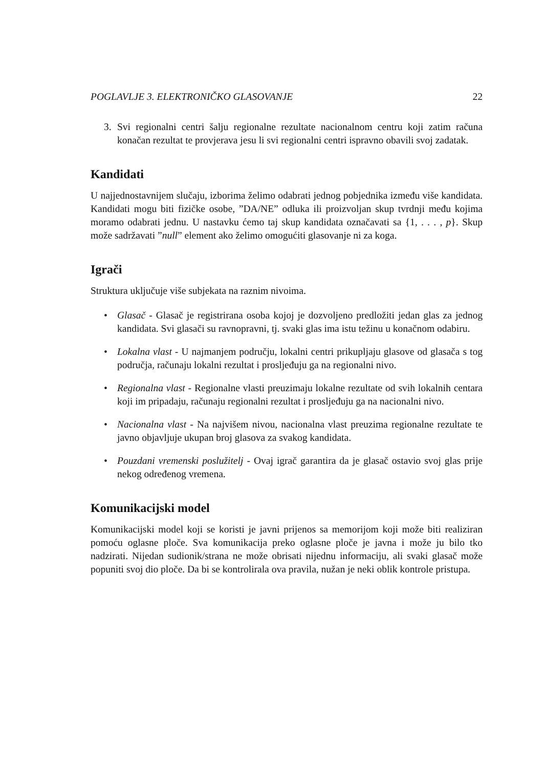POGLAVLJE 3. ELEKTRONIČKO GLASOVANJE 22
3. Svi regionalni centri šalju regionalne rezultate nacionalnom centru koji zatim računa konačan rezultat te provjerava jesu li svi regionalni centri ispravno obavili svoj zadatak.
Kandidati
U najjednostavnijem slučaju, izborima želimo odabrati jednog pobjednika između više kandidata. Kandidati mogu biti fizičke osobe, ”DA/NE” odluka ili proizvoljan skup tvrdnji među kojima moramo odabrati jednu. U nastavku ćemo taj skup kandidata označavati sa {1, . . . , p}. Skup može sadržavati ”null” element ako želimo omogućiti glasovanje ni za koga.
Igrači
Struktura uključuje više subjekata na raznim nivoima.
• Glasač - Glasač je registrirana osoba kojoj je dozvoljeno predložiti jedan glas za jednog kandidata. Svi glasači su ravnopravni, tj. svaki glas ima istu težinu u konačnom odabiru.
• Lokalna vlast - U najmanjem području, lokalni centri prikupljaju glasove od glasača s tog područja, računaju lokalni rezultat i prosljeđuju ga na regionalni nivo.
• Regionalna vlast - Regionalne vlasti preuzimaju lokalne rezultate od svih lokalnih centara koji im pripadaju, računaju regionalni rezultat i prosljeđuju ga na nacionalni nivo.
• Nacionalna vlast - Na najvišem nivou, nacionalna vlast preuzima regionalne rezultate te javno objavljuje ukupan broj glasova za svakog kandidata.
• Pouzdani vremenski poslužitelj - Ovaj igrač garantira da je glasač ostavio svoj glas prije nekog određenog vremena.
Komunikacijski model
Komunikacijski model koji se koristi je javni prijenos sa memorijom koji može biti realiziran pomoću oglasne ploče. Sva komunikacija preko oglasne ploče je javna i može ju bilo tko nadzirati. Nijedan sudionik/strana ne može obrisati nijednu informaciju, ali svaki glasač može popuniti svoj dio ploče. Da bi se kontrolirala ova pravila, nužan je neki oblik kontrole pristupa.